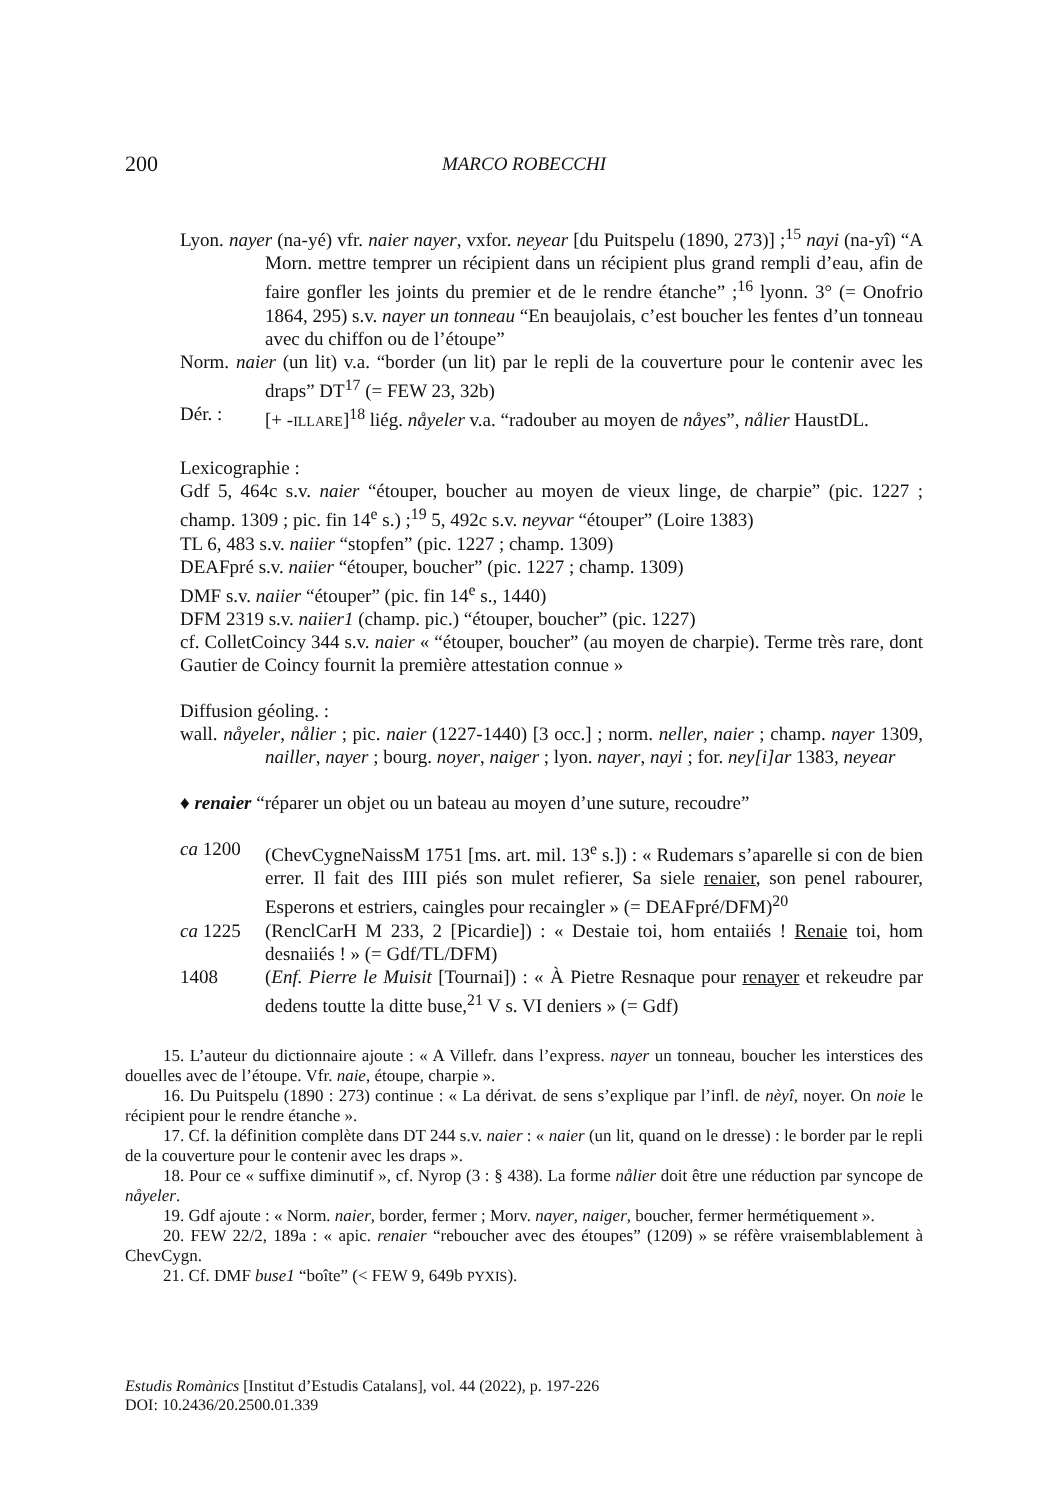200 MARCO ROBECCHI
Lyon. nayer (na-yé) vfr. naier nayer, vxfor. neyear [du Puitspelu (1890, 273)] ;<sup>15</sup> nayi (na-yî) “A Morn. mettre temprer un récipient dans un récipient plus grand rempli d’eau, afin de faire gonfler les joints du premier et de le rendre étanche” ;<sup>16</sup> lyonn. 3° (= Onofrio 1864, 295) s.v. nayer un tonneau “En beaujolais, c’est boucher les fentes d’un tonneau avec du chiffon ou de l’étoupe”
Norm. naier (un lit) v.a. “border (un lit) par le repli de la couverture pour le contenir avec les draps” DT<sup>17</sup> (= FEW 23, 32b)
Dér. : [+ -ILLARE]<sup>18</sup> liég. nåyeler v.a. “radouber au moyen de nåyes”, nålier HaustDL.
Lexicographie :
Gdf 5, 464c s.v. naier “étouper, boucher au moyen de vieux linge, de charpie” (pic. 1227 ; champ. 1309 ; pic. fin 14<sup>e</sup> s.) ;<sup>19</sup> 5, 492c s.v. neyvar “étouper” (Loire 1383)
TL 6, 483 s.v. naiier “stopfen” (pic. 1227 ; champ. 1309)
DEAFpré s.v. naiier “étouper, boucher” (pic. 1227 ; champ. 1309)
DMF s.v. naiier “étouper” (pic. fin 14<sup>e</sup> s., 1440)
DFM 2319 s.v. naiier1 (champ. pic.) “étouper, boucher” (pic. 1227)
cf. ColletCoincy 344 s.v. naier « “étouper, boucher” (au moyen de charpie). Terme très rare, dont Gautier de Coincy fournit la première attestation connue »
Diffusion géoling. :
wall. nåyeler, nålier ; pic. naier (1227-1440) [3 occ.] ; norm. neller, naier ; champ. nayer 1309, nailler, nayer ; bourg. noyer, naiger ; lyon. nayer, nayi ; for. ney[i]ar 1383, neyear
♦ renaier “réparer un objet ou un bateau au moyen d’une suture, recoudre”
ca 1200 (ChevCygneNaissM 1751 [ms. art. mil. 13<sup>e</sup> s.]) : « Rudemars s’aparelle si con de bien errer. Il fait des IIII piés son mulet refierer, Sa siele renaier, son penel rabourer, Esperons et estriers, caingles pour recaingler » (= DEAFpré/DFM)<sup>20</sup>
ca 1225 (RenclCarH M 233, 2 [Picardie]) : « Destaie toi, hom entaiiés ! Renaie toi, hom desnaiiés ! » (= Gdf/TL/DFM)
1408 (Enf. Pierre le Muisit [Tournai]) : « À Pietre Resnaque pour renayer et rekeudre par dedens toutte la ditte buse,<sup>21</sup> V s. VI deniers » (= Gdf)
15. L’auteur du dictionnaire ajoute : « A Villefr. dans l’express. nayer un tonneau, boucher les interstices des douelles avec de l’étoupe. Vfr. naie, étoupe, charpie ».
16. Du Puitspelu (1890 : 273) continue : « La dérivat. de sens s’explique par l’infl. de nèyî, noyer. On noie le récipient pour le rendre étanche ».
17. Cf. la définition complète dans DT 244 s.v. naier : « naier (un lit, quand on le dresse) : le border par le repli de la couverture pour le contenir avec les draps ».
18. Pour ce « suffixe diminutif », cf. Nyrop (3 : § 438). La forme nålier doit être une réduction par syncope de nåyeler.
19. Gdf ajoute : « Norm. naier, border, fermer ; Morv. nayer, naiger, boucher, fermer hermétiquement ».
20. FEW 22/2, 189a : « apic. renaier “reboucher avec des étoupes” (1209) » se réfère vraisemblablement à ChevCygn.
21. Cf. DMF buse1 “boîte” (< FEW 9, 649b PYXIS).
Estudis Romànics [Institut d’Estudis Catalans], vol. 44 (2022), p. 197-226
DOI: 10.2436/20.2500.01.339